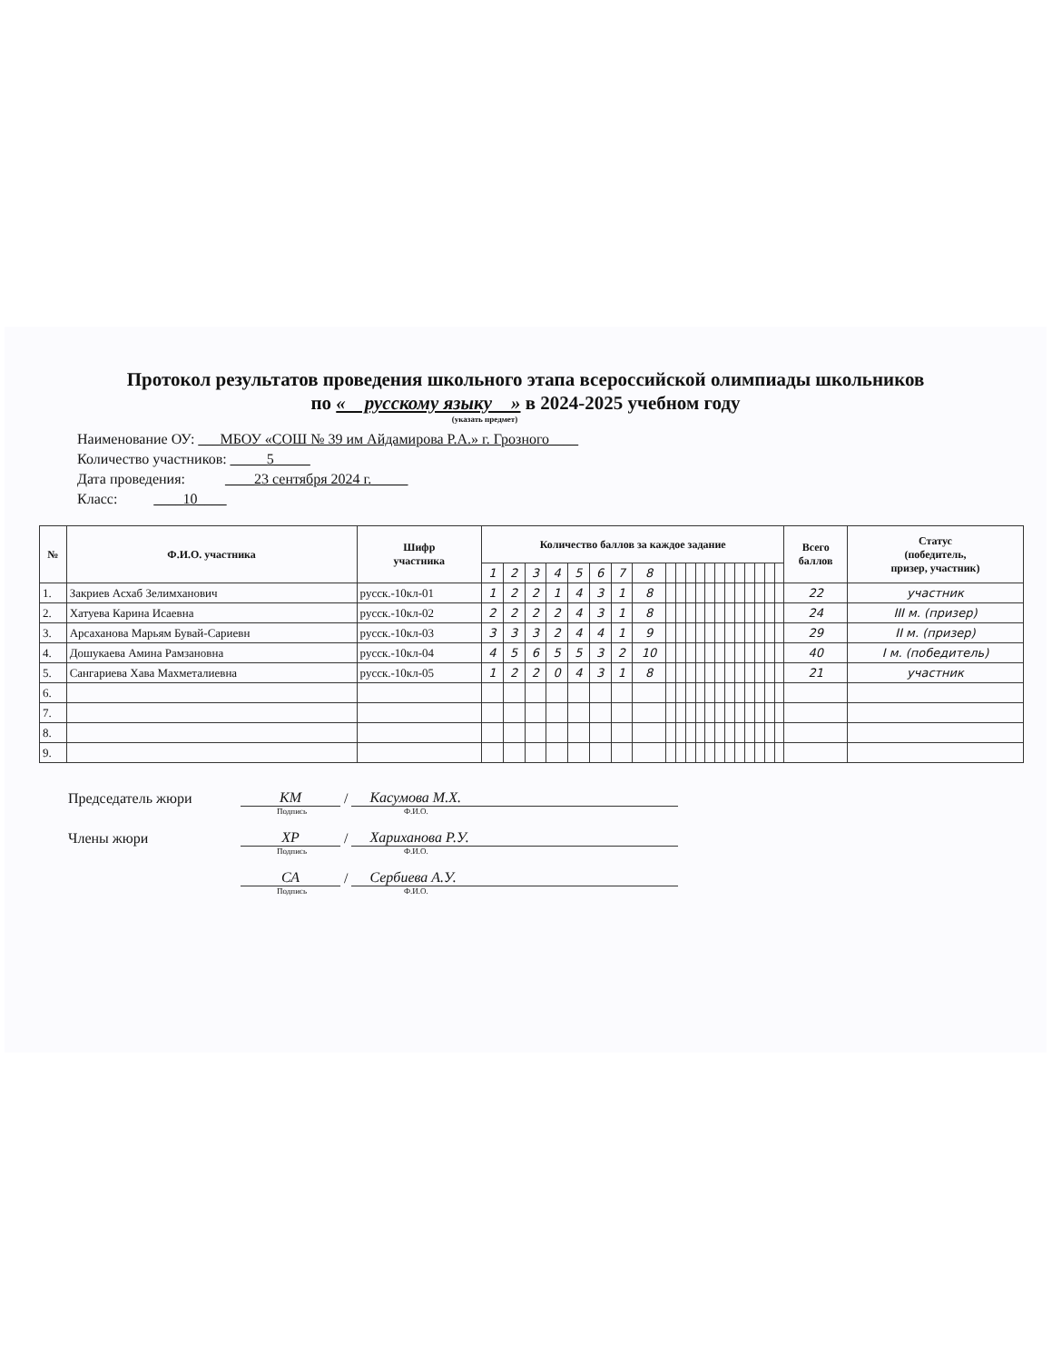Протокол результатов проведения школьного этапа всероссийской олимпиады школьников
по « русскому языку » в 2024-2025 учебном году
(указать предмет)
Наименование ОУ: ___МБОУ «СОШ № 39 им Айдамирова Р.А.» г. Грозного____
Количество участников: _____5_____
Дата проведения: ____23 сентября 2024 г._____
Класс: ____10____
| № | Ф.И.О. участника | Шифр участника | Количество баллов за каждое задание | | | | | | | | | | | | | | | | | | | | Всего баллов | Статус (победитель, призер, участник) |
| --- | --- | --- | --- | --- | --- | --- | --- | --- | --- | --- | --- | --- | --- | --- | --- | --- | --- | --- | --- | --- | --- | --- | --- | --- |
| | | | 1 | 2 | 3 | 4 | 5 | 6 | 7 | 8 | | | | | | | | | | | | | | |
| 1. | Закриев Асхаб Зелимханович | русск.-10кл-01 | 1 | 2 | 2 | 1 | 4 | 3 | 1 | 8 | | | | | | | | | | | | | 22 | участник |
| 2. | Хатуева Карина Исаевна | русск.-10кл-02 | 2 | 2 | 2 | 2 | 4 | 3 | 1 | 8 | | | | | | | | | | | | | 24 | III м. (призер) |
| 3. | Арсаханова Марьям Бувай-Сариевн | русск.-10кл-03 | 3 | 3 | 3 | 2 | 4 | 4 | 1 | 9 | | | | | | | | | | | | | 29 | II м. (призер) |
| 4. | Дошукаева Амина Рамзановна | русск.-10кл-04 | 4 | 5 | 6 | 5 | 5 | 3 | 2 | 10 | | | | | | | | | | | | | 40 | I м. (победитель) |
| 5. | Сангариева Хава Махметалиевна | русск.-10кл-05 | 1 | 2 | 2 | 0 | 4 | 3 | 1 | 8 | | | | | | | | | | | | | 21 | участник |
| 6. | | | | | | | | | | | | | | | | | | | | | | | | |
| 7. | | | | | | | | | | | | | | | | | | | | | | | | |
| 8. | | | | | | | | | | | | | | | | | | | | | | | | |
| 9. | | | | | | | | | | | | | | | | | | | | | | | | |
Председатель жюри КМ / Касумова М.Х.
Подпись Ф.И.О.
Члены жюри ХР / Хариханова Р.У.
Подпись Ф.И.О.
СА / Сербиева А.У.
Подпись Ф.И.О.